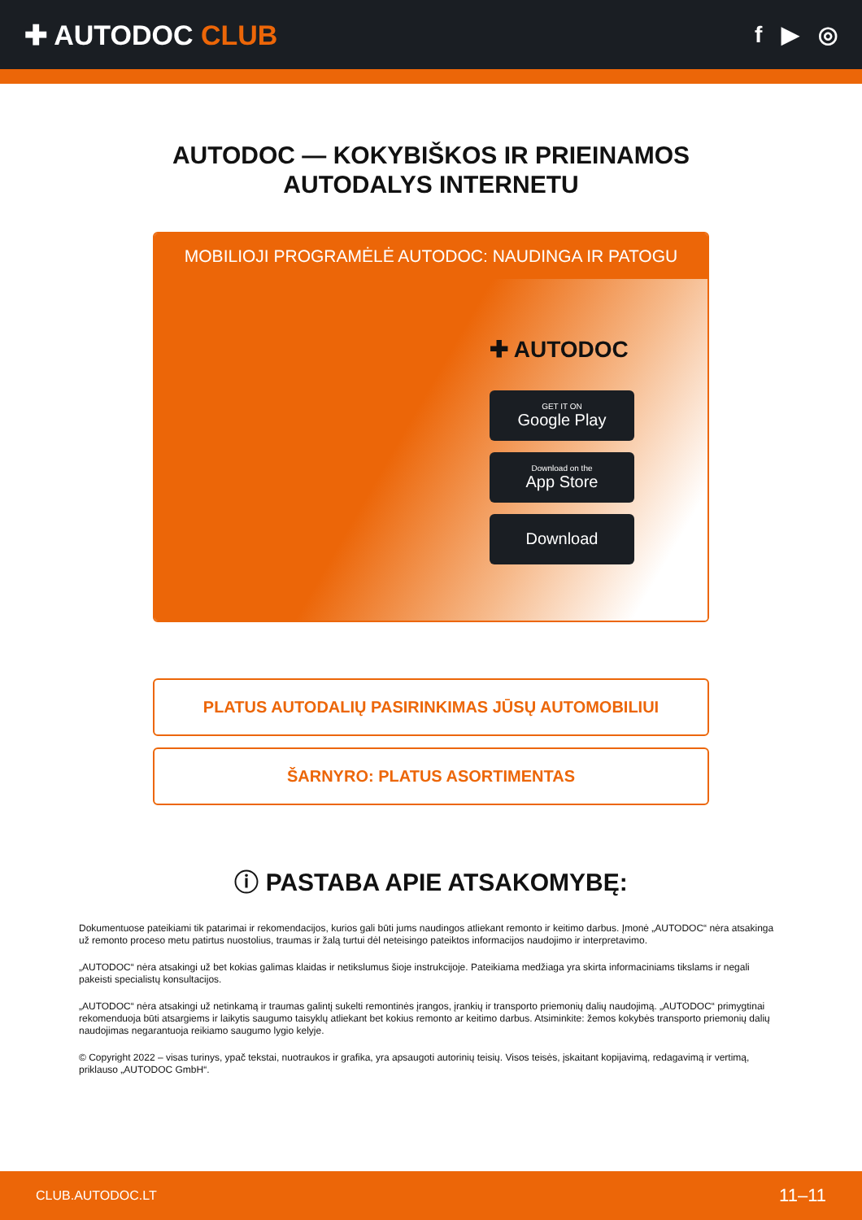✚ AUTODOC CLUB
f ▶ ◎
AUTODOC — KOKYBIŠKOS IR PRIEINAMOS
AUTODALYS INTERNETU
MOBILIOJI PROGRAMĖLĖ AUTODOC: NAUDINGA IR PATOGU
✚ AUTODOC
GET IT ON
Google Play
Download on the
App Store
Download
PLATUS AUTODALIŲ PASIRINKIMAS JŪSŲ AUTOMOBILIUI
ŠARNYRO: PLATUS ASORTIMENTAS
ⓘ PASTABA APIE ATSAKOMYBĘ:
Dokumentuose pateikiami tik patarimai ir rekomendacijos, kurios gali būti jums naudingos atliekant remonto ir keitimo darbus. Įmonė „AUTODOC“ nėra atsakinga už remonto proceso metu patirtus nuostolius, traumas ir žalą turtui dėl neteisingo pateiktos informacijos naudojimo ir interpretavimo.
„AUTODOC“ nėra atsakingi už bet kokias galimas klaidas ir netikslumus šioje instrukcijoje. Pateikiama medžiaga yra skirta informaciniams tikslams ir negali pakeisti specialistų konsultacijos.
„AUTODOC“ nėra atsakingi už netinkamą ir traumas galintį sukelti remontinės įrangos, įrankių ir transporto priemonių dalių naudojimą. „AUTODOC“ primygtinai rekomenduoja būti atsargiems ir laikytis saugumo taisyklų atliekant bet kokius remonto ar keitimo darbus. Atsiminkite: žemos kokybės transporto priemonių dalių naudojimas negarantuoja reikiamo saugumo lygio kelyje.
© Copyright 2022 – visas turinys, ypač tekstai, nuotraukos ir grafika, yra apsaugoti autorinių teisių. Visos teisės, įskaitant kopijavimą, redagavimą ir vertimą, priklauso „AUTODOC GmbH“.
CLUB.AUTODOC.LT 11–11